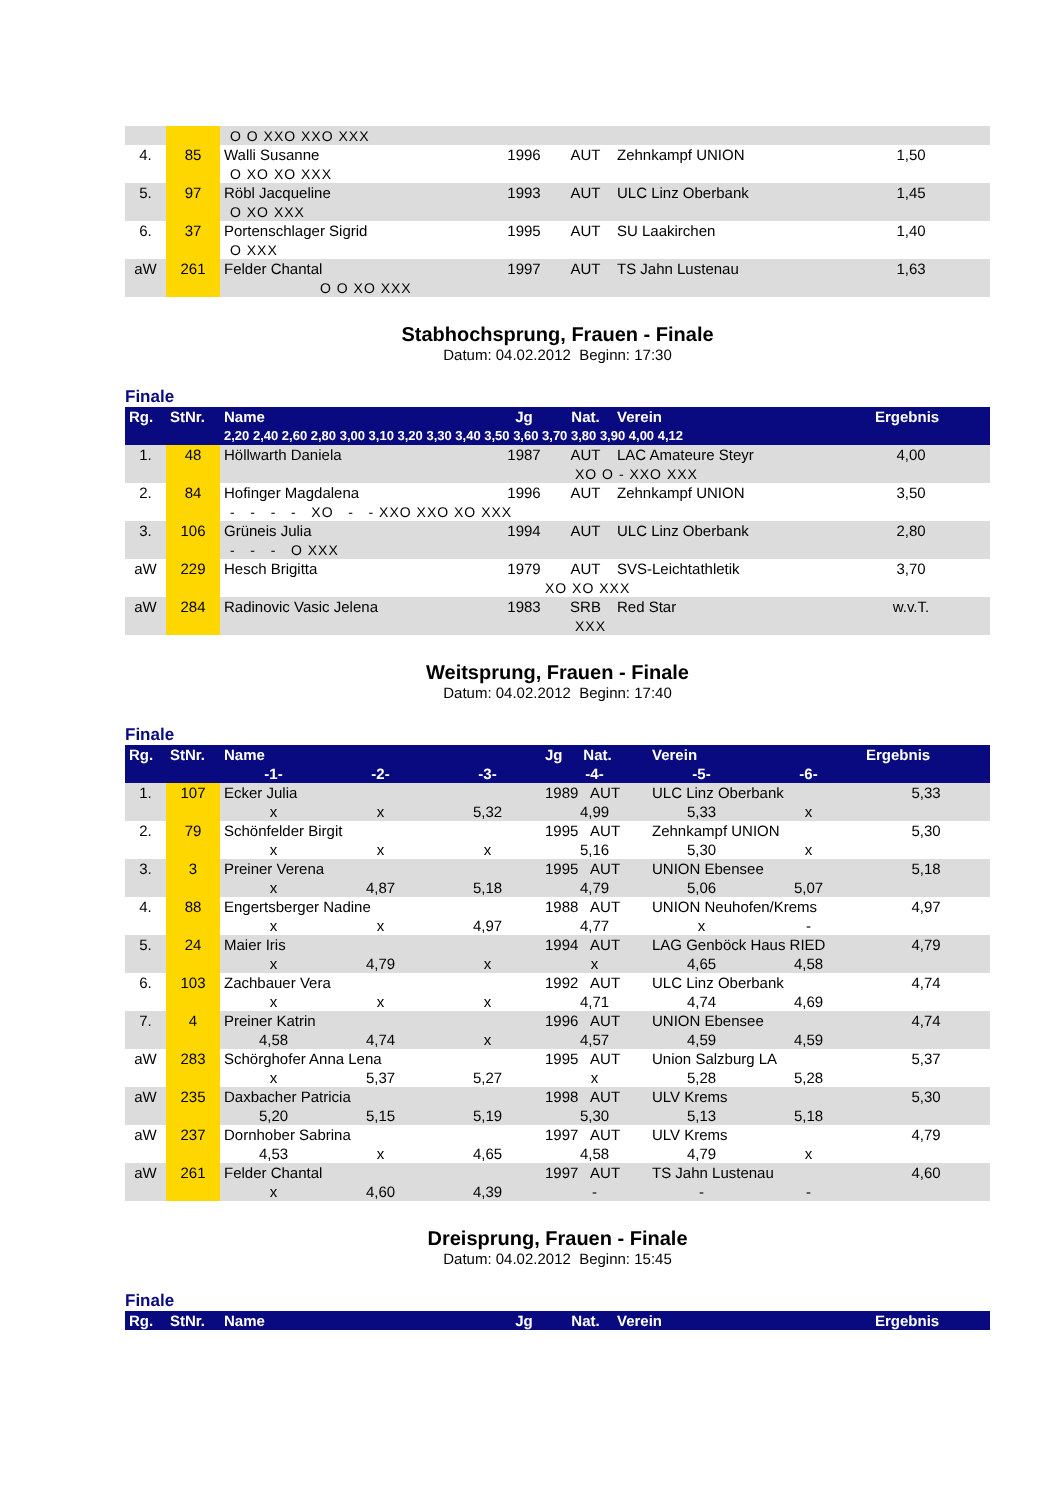| | | O O XXO XXO XXX | | | | | |
| 4. | 85 | Walli Susanne | 1996 | AUT | Zehnkampf UNION | 1,50 | |
| | | O XO XO XXX | | | | | |
| 5. | 97 | Röbl Jacqueline | 1993 | AUT | ULC Linz Oberbank | 1,45 | |
| | | O XO XXX | | | | | |
| 6. | 37 | Portenschlager Sigrid | 1995 | AUT | SU Laakirchen | 1,40 | |
| | | O XXX | | | | | |
| aW | 261 | Felder Chantal | 1997 | AUT | TS Jahn Lustenau | 1,63 | |
| | | O O XO XXX | | | | | |
Stabhochsprung, Frauen - Finale
Datum: 04.02.2012 Beginn: 17:30
Finale
| Rg. | StNr. | Name | Jg | Nat. | Verein | Ergebnis | |
| --- | --- | --- | --- | --- | --- | --- | --- |
| | | 2,20 2,40 2,60 2,80 3,00 3,10 3,20 3,30 3,40 3,50 3,60 3,70 3,80 3,90 4,00 4,12 | | | | | |
| 1. | 48 | Höllwarth Daniela | 1987 | AUT | LAC Amateure Steyr | 4,00 | |
| | | XO O - XXO XXX | | | | | |
| 2. | 84 | Hofinger Magdalena | 1996 | AUT | Zehnkampf UNION | 3,50 | |
| | | - - - - XO - - XXO XXO XO XXX | | | | | |
| 3. | 106 | Grüneis Julia | 1994 | AUT | ULC Linz Oberbank | 2,80 | |
| | | - - - O XXX | | | | | |
| aW | 229 | Hesch Brigitta | 1979 | AUT | SVS-Leichtathletik | 3,70 | |
| | | XO XO XXX | | | | | |
| aW | 284 | Radinovic Vasic Jelena | 1983 | SRB | Red Star | w.v.T. | |
| | | XXX | | | | | |
Weitsprung, Frauen - Finale
Datum: 04.02.2012 Beginn: 17:40
Finale
| Rg. | StNr. | Name | | | Jg Nat. | Verein | | Ergebnis |
| --- | --- | --- | --- | --- | --- | --- | --- | --- |
| | | -1- | -2- | -3- | -4- | -5- | -6- | |
| 1. | 107 | Ecker Julia | | | 1989 AUT | ULC Linz Oberbank | | 5,33 |
| | | x | x | 5,32 | 4,99 | 5,33 | x | |
| 2. | 79 | Schönfelder Birgit | | | 1995 AUT | Zehnkampf UNION | | 5,30 |
| | | x | x | x | 5,16 | 5,30 | x | |
| 3. | 3 | Preiner Verena | | | 1995 AUT | UNION Ebensee | | 5,18 |
| | | x | 4,87 | 5,18 | 4,79 | 5,06 | 5,07 | |
| 4. | 88 | Engertsberger Nadine | | | 1988 AUT | UNION Neuhofen/Krems | | 4,97 |
| | | x | x | 4,97 | 4,77 | x | - | |
| 5. | 24 | Maier Iris | | | 1994 AUT | LAG Genböck Haus RIED | | 4,79 |
| | | x | 4,79 | x | x | 4,65 | 4,58 | |
| 6. | 103 | Zachbauer Vera | | | 1992 AUT | ULC Linz Oberbank | | 4,74 |
| | | x | x | x | 4,71 | 4,74 | 4,69 | |
| 7. | 4 | Preiner Katrin | | | 1996 AUT | UNION Ebensee | | 4,74 |
| | | 4,58 | 4,74 | x | 4,57 | 4,59 | 4,59 | |
| aW | 283 | Schörghofer Anna Lena | | | 1995 AUT | Union Salzburg LA | | 5,37 |
| | | x | 5,37 | 5,27 | x | 5,28 | 5,28 | |
| aW | 235 | Daxbacher Patricia | | | 1998 AUT | ULV Krems | | 5,30 |
| | | 5,20 | 5,15 | 5,19 | 5,30 | 5,13 | 5,18 | |
| aW | 237 | Dornhober Sabrina | | | 1997 AUT | ULV Krems | | 4,79 |
| | | 4,53 | x | 4,65 | 4,58 | 4,79 | x | |
| aW | 261 | Felder Chantal | | | 1997 AUT | TS Jahn Lustenau | | 4,60 |
| | | x | 4,60 | 4,39 | - | - | - | |
Dreisprung, Frauen - Finale
Datum: 04.02.2012 Beginn: 15:45
Finale
| Rg. | StNr. | Name | Jg | Nat. | Verein | Ergebnis | |
| --- | --- | --- | --- | --- | --- | --- | --- |